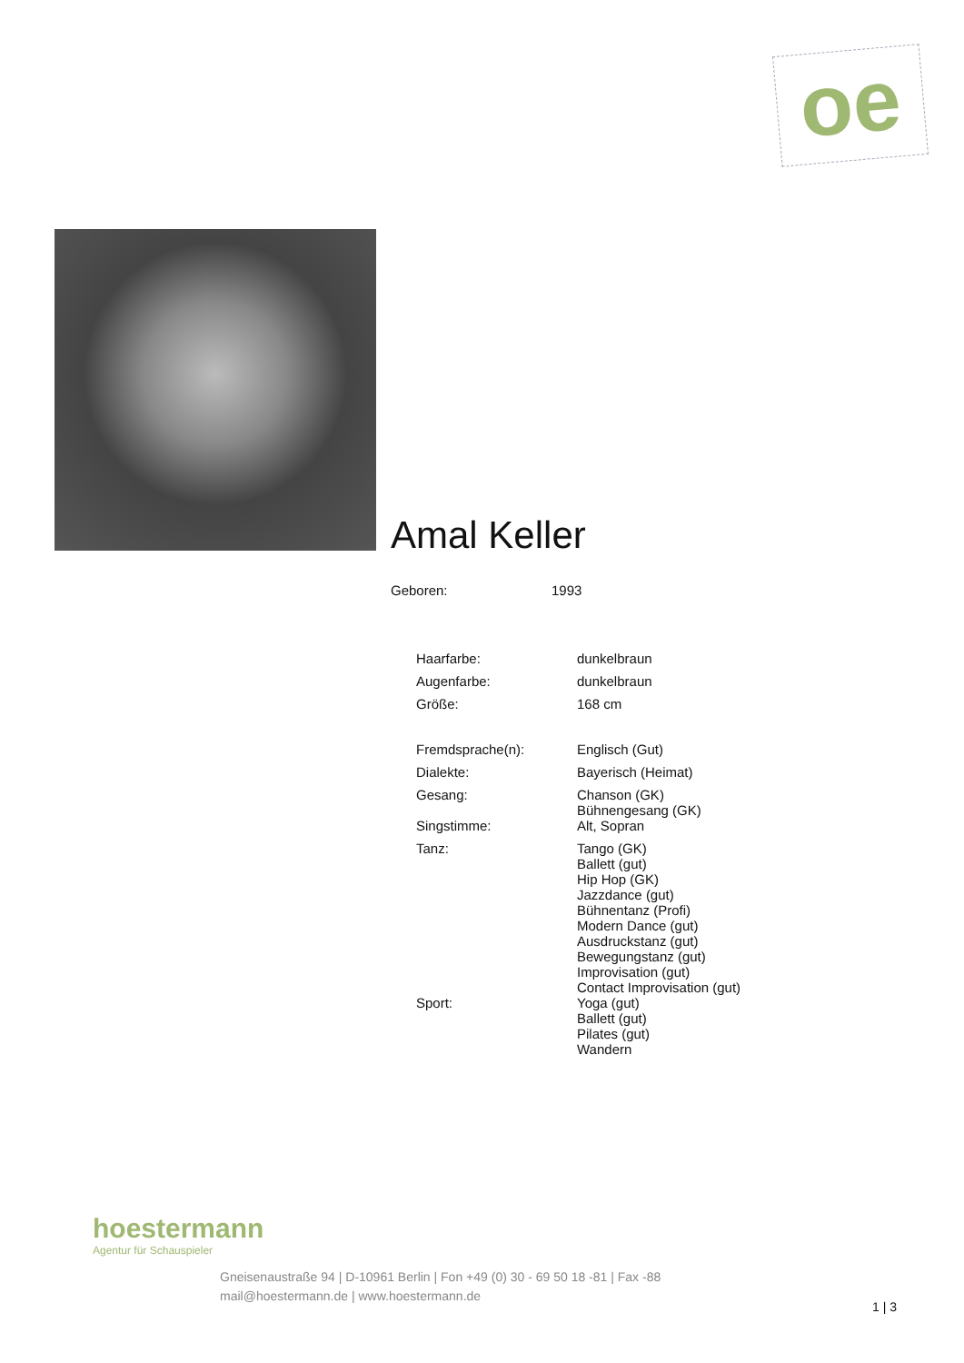oe
Amal Keller
| Geboren: | 1993 |
| Haarfarbe: | dunkelbraun |
| Augenfarbe: | dunkelbraun |
| Größe: | 168 cm |
| Fremdsprache(n): | Englisch (Gut) |
| Dialekte: | Bayerisch (Heimat) |
| Gesang: | Chanson (GK) Bühnengesang (GK) |
| Singstimme: | Alt, Sopran |
| Tanz: | Tango (GK) Ballett (gut) Hip Hop (GK) Jazzdance (gut) Bühnentanz (Profi) Modern Dance (gut) Ausdruckstanz (gut) Bewegungstanz (gut) Improvisation (gut) Contact Improvisation (gut) |
| Sport: | Yoga (gut) Ballett (gut) Pilates (gut) Wandern |
hoestermann
Agentur für Schauspieler
Gneisenaustraße 94 | D-10961 Berlin | Fon +49 (0) 30 - 69 50 18 -81 | Fax -88
mail@hoestermann.de | www.hoestermann.de
1 | 3